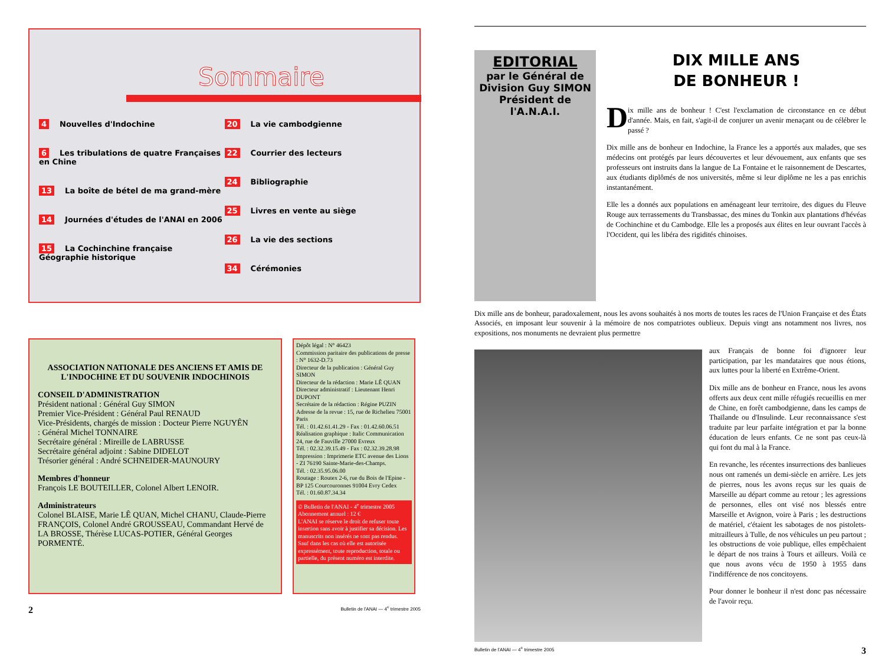Sommaire
4 Nouvelles d'Indochine
6 Les tribulations de quatre Françaises en Chine
13 La boîte de bétel de ma grand-mère
14 Journées d'études de l'ANAI en 2006
15 La Cochinchine française Géographie historique
20 La vie cambodgienne
22 Courrier des lecteurs
24 Bibliographie
25 Livres en vente au siège
26 La vie des sections
34 Cérémonies
ASSOCIATION NATIONALE DES ANCIENS ET AMIS DE L'INDOCHINE ET DU SOUVENIR INDOCHINOIS
CONSEIL D'ADMINISTRATION
Président national : Général Guy SIMON
Premier Vice-Président : Général Paul RENAUD
Vice-Présidents, chargés de mission : Docteur Pierre NGUYÊN
: Général Michel TONNAIRE
Secrétaire général : Mireille de LABRUSSE
Secrétaire général adjoint : Sabine DIDELOT
Trésorier général : André SCHNEIDER-MAUNOURY
Membres d'honneur
François LE BOUTEILLER, Colonel Albert LENOIR.
Administrateurs
Colonel BLAISE, Marie LÊ QUAN, Michel CHANU, Claude-Pierre FRANÇOIS, Colonel André GROUSSEAU, Commandant Hervé de LA BROSSE, Thérèse LUCAS-POTIER, Général Georges PORMENTÉ.
Dépôt légal : N° 46423
Commission paritaire des publications de presse : N° 1632-D.73
Directeur de la publication : Général Guy SIMON
Directeur de la rédaction : Marie LÊ QUAN
Directeur administratif : Lieutenant Henri DUPONT
Secrétaire de la rédaction : Régine PUZIN
Adresse de la revue : 15, rue de Richelieu 75001 Paris
Tél. : 01.42.61.41.29 - Fax : 01.42.60.06.51
Réalisation graphique : Italic Communication 24, rue de Fauville 27000 Evreux
Tél. : 02.32.39.15.49 - Fax : 02.32.39.28.98
Impression : Imprimerie ETC avenue des Lions - ZI 76190 Sainte-Marie-des-Champs.
Tél. : 02.35.95.06.00
Routage : Routex 2-6, rue du Bois de l'Epine - BP 125 Courcouronnes 91004 Evry Cedex
Tél. : 01.60.87.34.34
© Bulletin de l'ANAI - 4<sup>e</sup> trimestre 2005
Abonnement annuel : 12 €
L'ANAI se réserve le droit de refuser toute insertion sans avoir à justifier sa décision. Les manuscrits non insérés ne sont pas rendus. Sauf dans les cas où elle est autorisée expressément, toute reproduction, totale ou partielle, du présent numéro est interdite.
2 Bulletin de l'ANAI — 4<sup>e</sup> trimestre 2005
EDITORIAL
par le Général de Division Guy SIMON Président de l'A.N.A.I.
DIX MILLE ANS
DE BONHEUR !
Dix mille ans de bonheur ! C'est l'exclamation de circonstance en ce début d'année. Mais, en fait, s'agit-il de conjurer un avenir menaçant ou de célébrer le passé ?
Dix mille ans de bonheur en Indochine, la France les a apportés aux malades, que ses médecins ont protégés par leurs découvertes et leur dévouement, aux enfants que ses professeurs ont instruits dans la langue de La Fontaine et le raisonnement de Descartes, aux étudiants diplômés de nos universités, même si leur diplôme ne les a pas enrichis instantanément.
Elle les a donnés aux populations en aménageant leur territoire, des digues du Fleuve Rouge aux terrassements du Transbassac, des mines du Tonkin aux plantations d'hévéas de Cochinchine et du Cambodge. Elle les a proposés aux élites en leur ouvrant l'accès à l'Occident, qui les libéra des rigidités chinoises.
Dix mille ans de bonheur, paradoxalement, nous les avons souhaités à nos morts de toutes les races de l'Union Française et des États Associés, en imposant leur souvenir à la mémoire de nos compatriotes oublieux. Depuis vingt ans notamment nos livres, nos expositions, nos monuments ne devraient plus permettre
aux Français de bonne foi d'ignorer leur participation, par les mandataires que nous étions, aux luttes pour la liberté en Extrême-Orient.
Dix mille ans de bonheur en France, nous les avons offerts aux deux cent mille réfugiés recueillis en mer de Chine, en forêt cambodgienne, dans les camps de Thaïlande ou d'Insulinde. Leur reconnaissance s'est traduite par leur parfaite intégration et par la bonne éducation de leurs enfants. Ce ne sont pas ceux-là qui font du mal à la France.
En revanche, les récentes insurrections des banlieues nous ont ramenés un demi-siècle en arrière. Les jets de pierres, nous les avons reçus sur les quais de Marseille au départ comme au retour ; les agressions de personnes, elles ont visé nos blessés entre Marseille et Avignon, voire à Paris ; les destructions de matériel, c'étaient les sabotages de nos pistolets-mitrailleurs à Tulle, de nos véhicules un peu partout ; les obstructions de voie publique, elles empêchaient le départ de nos trains à Tours et ailleurs. Voilà ce que nous avons vécu de 1950 à 1955 dans l'indifférence de nos concitoyens.
Pour donner le bonheur il n'est donc pas nécessaire de l'avoir reçu.
Bulletin de l'ANAI — 4<sup>e</sup> trimestre 2005 3